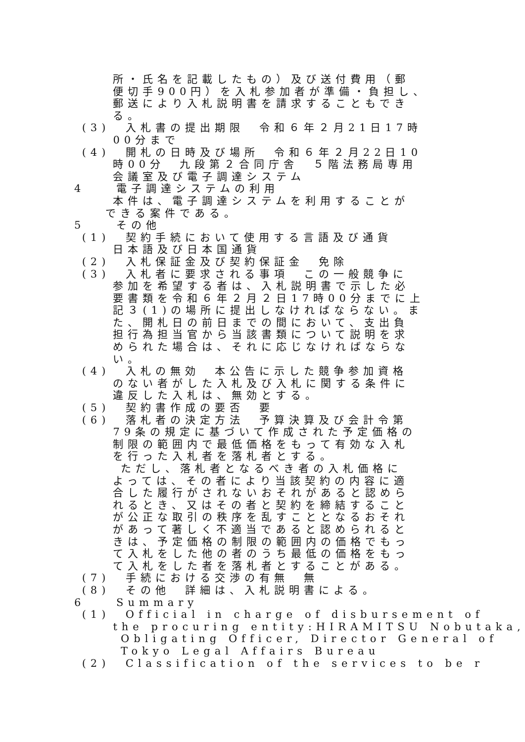所・氏名を記載したもの）及び送付費用（郵
便切手900円）を入札参加者が準備・負担し、
郵送により入札説明書を請求することもでき
る。
(3) 入札書の提出期限　令和６年２月21日17時
00分まで
(4) 開札の日時及び場所　令和６年２月22日10
時00分　九段第２合同庁舎　５階法務局専用
会議室及び電子調達システム
4 電子調達システムの利用
本件は、電子調達システムを利用することが
できる案件である。
5 その他
(1) 契約手続において使用する言語及び通貨
日本語及び日本国通貨
(2) 入札保証金及び契約保証金　免除
(3) 入札者に要求される事項　この一般競争に
参加を希望する者は、入札説明書で示した必
要書類を令和６年２月２日17時00分までに上
記３(1)の場所に提出しなければならない。ま
た、開札日の前日までの間において、支出負
担行為担当官から当該書類について説明を求
められた場合は、それに応じなければならな
い。
(4) 入札の無効　本公告に示した競争参加資格
のない者がした入札及び入札に関する条件に
違反した入札は、無効とする。
(5) 契約書作成の要否　要
(6) 落札者の決定方法　予算決算及び会計令第
79条の規定に基づいて作成された予定価格の
制限の範囲内で最低価格をもって有効な入札
を行った入札者を落札者とする。
ただし、落札者となるべき者の入札価格に
よっては、その者により当該契約の内容に適
合した履行がされないおそれがあると認めら
れるとき、又はその者と契約を締結すること
が公正な取引の秩序を乱すこととなるおそれ
があって著しく不適当であると認められると
きは、予定価格の制限の範囲内の価格でもっ
て入札をした他の者のうち最低の価格をもっ
て入札をした者を落札者とすることがある。
(7) 手続における交渉の有無　無
(8) その他　詳細は、入札説明書による。
6 Summary
(1) Official in charge of disbursement of
the procuring entity:HIRAMITSU Nobutaka,
Obligating Officer, Director General of
Tokyo Legal Affairs Bureau
(2) Classification of the services to be r